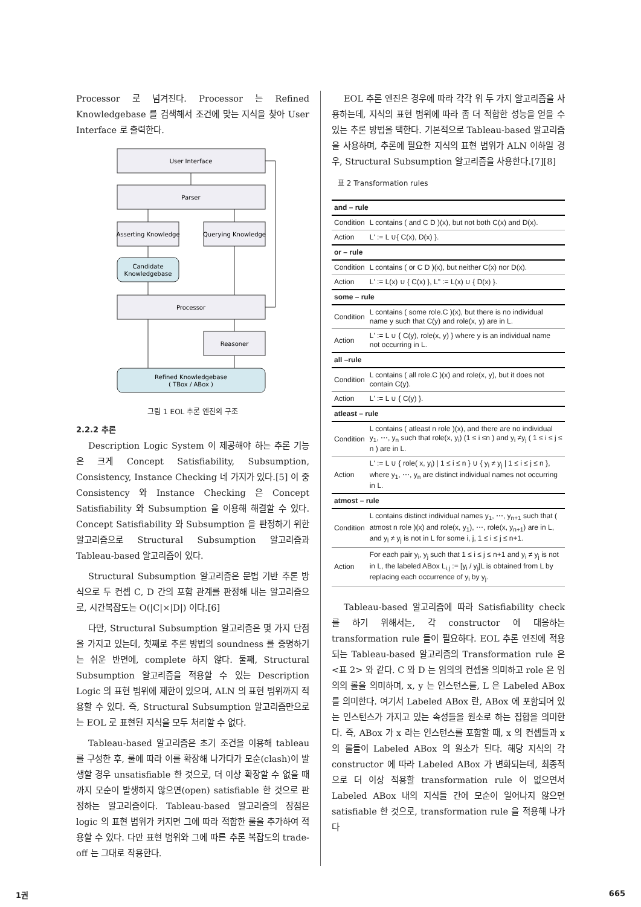Processor 로 넘겨진다. Processor 는 Refined Knowledgebase 를 검색해서 조건에 맞는 지식을 찾아 User Interface 로 출력한다.
User Interface
Parser
Asserting Knowledge
Querying Knowledge
Candidate
Knowledgebase
Processor
Reasoner
Refined Knowledgebase
( TBox / ABox )
그림 1 EOL 추론 엔진의 구조
2.2.2 추론
Description Logic System 이 제공해야 하는 추론 기능은 크게 Concept Satisfiability, Subsumption, Consistency, Instance Checking 네 가지가 있다.[5] 이 중 Consistency 와 Instance Checking 은 Concept Satisfiability 와 Subsumption 을 이용해 해결할 수 있다. Concept Satisfiability 와 Subsumption 을 판정하기 위한 알고리즘으로 Structural Subsumption 알고리즘과 Tableau-based 알고리즘이 있다.
Structural Subsumption 알고리즘은 문법 기반 추론 방식으로 두 컨셉 C, D 간의 포함 관계를 판정해 내는 알고리즘으로, 시간복잡도는 O(|C|×|D|) 이다.[6]
다만, Structural Subsumption 알고리즘은 몇 가지 단점을 가지고 있는데, 첫째로 추론 방법의 soundness 를 증명하기는 쉬운 반면에, complete 하지 않다. 둘째, Structural Subsumption 알고리즘을 적용할 수 있는 Description Logic 의 표현 범위에 제한이 있으며, ALN 의 표현 범위까지 적용할 수 있다. 즉, Structural Subsumption 알고리즘만으로는 EOL 로 표현된 지식을 모두 처리할 수 없다.
Tableau-based 알고리즘은 초기 조건을 이용해 tableau 를 구성한 후, 룰에 따라 이를 확장해 나가다가 모순(clash)이 발생할 경우 unsatisfiable 한 것으로, 더 이상 확장할 수 없을 때까지 모순이 발생하지 않으면(open) satisfiable 한 것으로 판정하는 알고리즘이다. Tableau-based 알고리즘의 장점은 logic 의 표현 범위가 커지면 그에 따라 적합한 룰을 추가하여 적용할 수 있다. 다만 표현 범위와 그에 따른 추론 복잡도의 trade-off 는 그대로 작용한다.
EOL 추론 엔진은 경우에 따라 각각 위 두 가지 알고리즘을 사용하는데, 지식의 표현 범위에 따라 좀 더 적합한 성능을 얻을 수 있는 추론 방법을 택한다. 기본적으로 Tableau-based 알고리즘을 사용하며, 추론에 필요한 지식의 표현 범위가 ALN 이하일 경우, Structural Subsumption 알고리즘을 사용한다.[7][8]
표 2 Transformation rules
| and – rule | |
| Condition | L contains ( and C D )(x), but not both C(x) and D(x). |
| Action | L' := L ∪{ C(x), D(x) }. |
| or – rule | |
| Condition | L contains ( or C D )(x), but neither C(x) nor D(x). |
| Action | L' := L(x) ∪ { C(x) }, L" := L(x) ∪ { D(x) }. |
| some – rule | |
| Condition | L contains ( some role.C )(x), but there is no individual name y such that C(y) and role(x, y) are in L. |
| Action | L' := L ∪ { C(y), role(x, y) } where y is an individual name not occurring in L. |
| all –rule | |
| Condition | L contains ( all role.C )(x) and role(x, y), but it does not contain C(y). |
| Action | L' := L ∪ { C(y) }. |
| atleast – rule | |
| Condition | L contains ( atleast n role )(x), and there are no individual y<sub>1</sub>, ⋯, y<sub>n</sub> such that role(x, y<sub>i</sub>) (1 ≤ i ≤n ) and y<sub>i</sub> ≠y<sub>j</sub> ( 1 ≤ i ≤ j ≤ n ) are in L. |
| Action | L' := L ∪ { role( x, y<sub>i</sub>) / 1 ≤ i ≤ n } ∪ { y<sub>i</sub> ≠ y<sub>j</sub> / 1 ≤ i ≤ j ≤ n }, where y<sub>1</sub>, ⋯, y<sub>n</sub> are distinct individual names not occurring in L. |
| atmost – rule | |
| Condition | L contains distinct individual names y<sub>1</sub>, ⋯, y<sub>n+1</sub> such that ( atmost n role )(x) and role(x, y<sub>1</sub>), ⋯, role(x, y<sub>n+1</sub>) are in L, and y<sub>i</sub> ≠ y<sub>j</sub> is not in L for some i, j, 1 ≤ i ≤ j ≤ n+1. |
| Action | For each pair y<sub>i</sub>, y<sub>j</sub> such that 1 ≤ i ≤ j ≤ n+1 and y<sub>i</sub> ≠ y<sub>j</sub> is not in L, the labeled ABox L<sub>i,j</sub> := [y<sub>i</sub> / y<sub>j</sub>]L is obtained from L by replacing each occurrence of y<sub>i</sub> by y<sub>j</sub>. |
Tableau-based 알고리즘에 따라 Satisfiability check 를 하기 위해서는, 각 constructor 에 대응하는 transformation rule 들이 필요하다. EOL 추론 엔진에 적용되는 Tableau-based 알고리즘의 Transformation rule 은 <표 2> 와 같다. C 와 D 는 임의의 컨셉을 의미하고 role 은 임의의 롤을 의미하며, x, y 는 인스턴스를, L 은 Labeled ABox 를 의미한다. 여기서 Labeled ABox 란, ABox 에 포함되어 있는 인스턴스가 가지고 있는 속성들을 원소로 하는 집합을 의미한다. 즉, ABox 가 x 라는 인스턴스를 포함할 때, x 의 컨셉들과 x 의 롤들이 Labeled ABox 의 원소가 된다. 해당 지식의 각 constructor 에 따라 Labeled ABox 가 변화되는데, 최종적으로 더 이상 적용할 transformation rule 이 없으면서 Labeled ABox 내의 지식들 간에 모순이 일어나지 않으면 satisfiable 한 것으로, transformation rule 을 적용해 나가다
1권 665